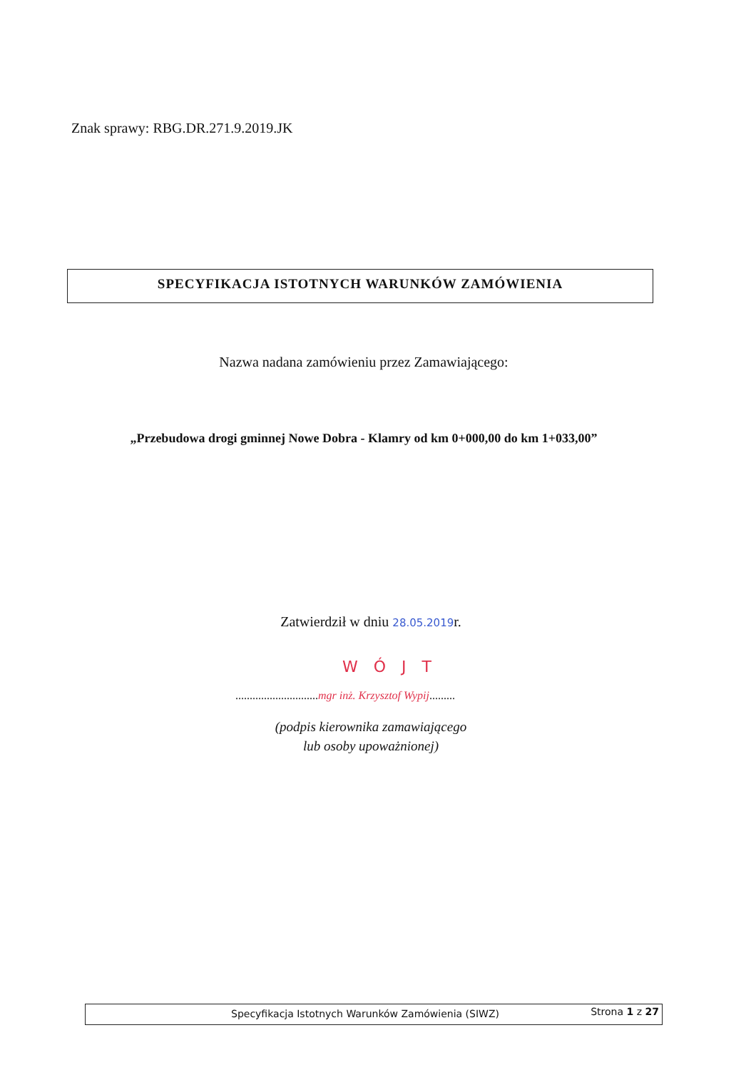Znak sprawy: RBG.DR.271.9.2019.JK
SPECYFIKACJA ISTOTNYCH WARUNKÓW ZAMÓWIENIA
Nazwa nadana zamówieniu przez Zamawiającego:
„Przebudowa drogi gminnej Nowe Dobra - Klamry od km 0+000,00 do km 1+033,00”
Zatwierdził w dniu 28.05.2019r.
WÓJT
.............................mgr inż. Krzysztof Wypij.........
(podpis kierownika zamawiającego
lub osoby upoważnionej)
Specyfikacja Istotnych Warunków Zamówienia (SIWZ)
Strona 1 z 27